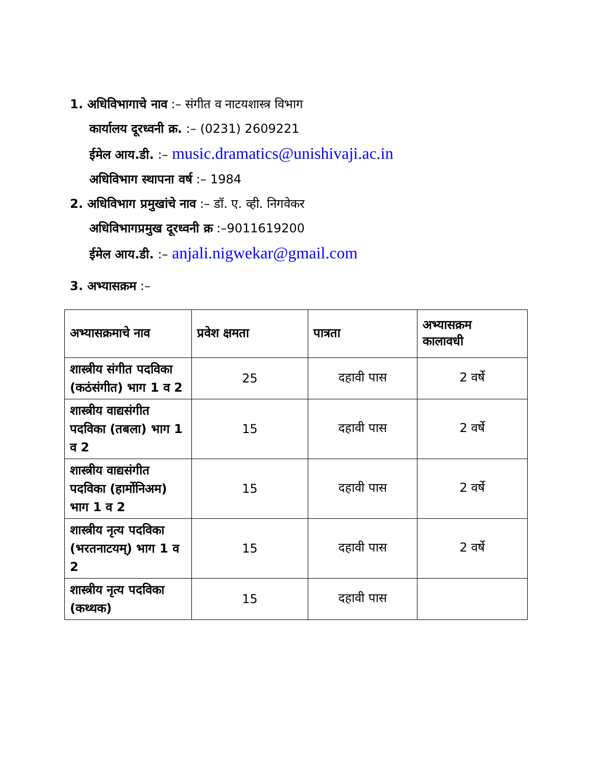1. अधिविभागाचे नाव :– संगीत व नाटयशास्त्र विभाग
कार्यालय दूरध्वनी क्र. :– (0231) 2609221
ईमेल आय.डी. :– music.dramatics@unishivaji.ac.in
अधिविभाग स्थापना वर्ष :– 1984
2. अधिविभाग प्रमुखांचे नाव :– डॉ. ए. व्ही. निगवेकर
अधिविभागप्रमुख दूरध्वनी क्र :–9011619200
ईमेल आय.डी. :– anjali.nigwekar@gmail.com
3. अभ्यासक्रम :–
| अभ्यासक्रमाचे नाव | प्रवेश क्षमता | पात्रता | अभ्यासक्रम कालावधी |
| --- | --- | --- | --- |
| शास्त्रीय संगीत पदविका (कठंसंगीत) भाग 1 व 2 | 25 | दहावी पास | 2 वर्षे |
| शास्त्रीय वाद्यसंगीत पदविका (तबला) भाग 1 व 2 | 15 | दहावी पास | 2 वर्षे |
| शास्त्रीय वाद्यसंगीत पदविका (हार्मोनिअम) भाग 1 व 2 | 15 | दहावी पास | 2 वर्षे |
| शास्त्रीय नृत्य पदविका (भरतनाटयम्) भाग 1 व 2 | 15 | दहावी पास | 2 वर्षे |
| शास्त्रीय नृत्य पदविका (कथ्थक) | 15 | दहावी पास | |